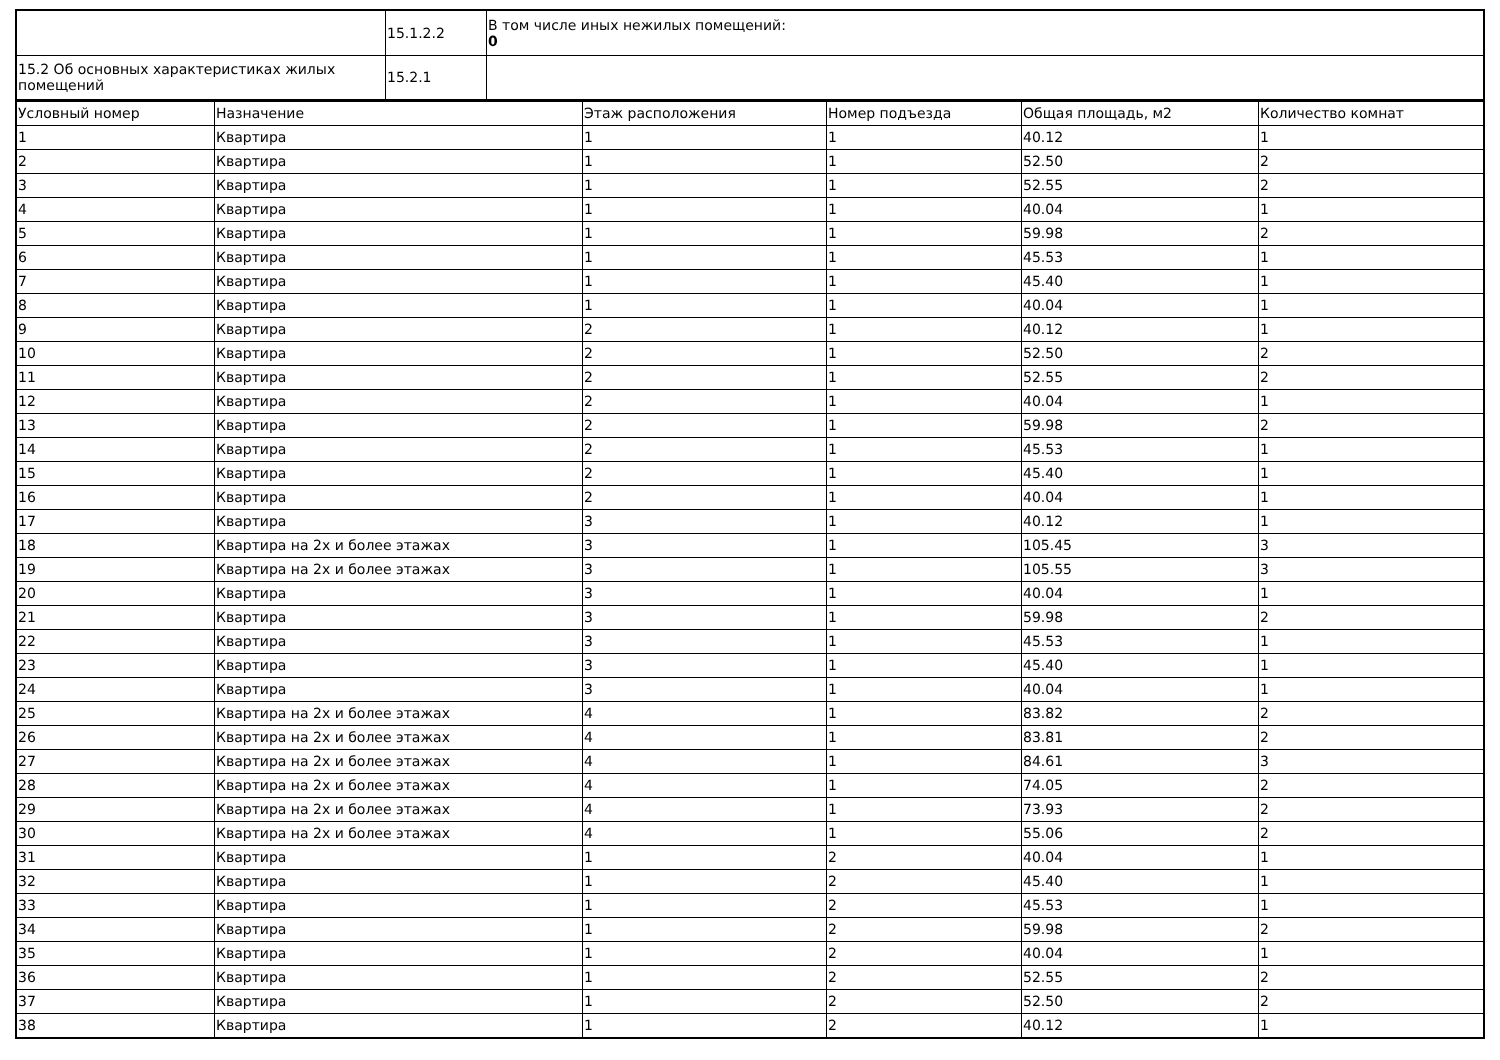| | 15.1.2.2 | В том числе иных нежилых помещений: 0 |
| 15.2 Об основных характеристиках жилых помещений | 15.2.1 | |
| Условный номер | Назначение | Этаж расположения | Номер подъезда | Общая площадь, м2 | Количество комнат |
| --- | --- | --- | --- | --- | --- |
| 1 | Квартира | 1 | 1 | 40.12 | 1 |
| 2 | Квартира | 1 | 1 | 52.50 | 2 |
| 3 | Квартира | 1 | 1 | 52.55 | 2 |
| 4 | Квартира | 1 | 1 | 40.04 | 1 |
| 5 | Квартира | 1 | 1 | 59.98 | 2 |
| 6 | Квартира | 1 | 1 | 45.53 | 1 |
| 7 | Квартира | 1 | 1 | 45.40 | 1 |
| 8 | Квартира | 1 | 1 | 40.04 | 1 |
| 9 | Квартира | 2 | 1 | 40.12 | 1 |
| 10 | Квартира | 2 | 1 | 52.50 | 2 |
| 11 | Квартира | 2 | 1 | 52.55 | 2 |
| 12 | Квартира | 2 | 1 | 40.04 | 1 |
| 13 | Квартира | 2 | 1 | 59.98 | 2 |
| 14 | Квартира | 2 | 1 | 45.53 | 1 |
| 15 | Квартира | 2 | 1 | 45.40 | 1 |
| 16 | Квартира | 2 | 1 | 40.04 | 1 |
| 17 | Квартира | 3 | 1 | 40.12 | 1 |
| 18 | Квартира на 2х и более этажах | 3 | 1 | 105.45 | 3 |
| 19 | Квартира на 2х и более этажах | 3 | 1 | 105.55 | 3 |
| 20 | Квартира | 3 | 1 | 40.04 | 1 |
| 21 | Квартира | 3 | 1 | 59.98 | 2 |
| 22 | Квартира | 3 | 1 | 45.53 | 1 |
| 23 | Квартира | 3 | 1 | 45.40 | 1 |
| 24 | Квартира | 3 | 1 | 40.04 | 1 |
| 25 | Квартира на 2х и более этажах | 4 | 1 | 83.82 | 2 |
| 26 | Квартира на 2х и более этажах | 4 | 1 | 83.81 | 2 |
| 27 | Квартира на 2х и более этажах | 4 | 1 | 84.61 | 3 |
| 28 | Квартира на 2х и более этажах | 4 | 1 | 74.05 | 2 |
| 29 | Квартира на 2х и более этажах | 4 | 1 | 73.93 | 2 |
| 30 | Квартира на 2х и более этажах | 4 | 1 | 55.06 | 2 |
| 31 | Квартира | 1 | 2 | 40.04 | 1 |
| 32 | Квартира | 1 | 2 | 45.40 | 1 |
| 33 | Квартира | 1 | 2 | 45.53 | 1 |
| 34 | Квартира | 1 | 2 | 59.98 | 2 |
| 35 | Квартира | 1 | 2 | 40.04 | 1 |
| 36 | Квартира | 1 | 2 | 52.55 | 2 |
| 37 | Квартира | 1 | 2 | 52.50 | 2 |
| 38 | Квартира | 1 | 2 | 40.12 | 1 |